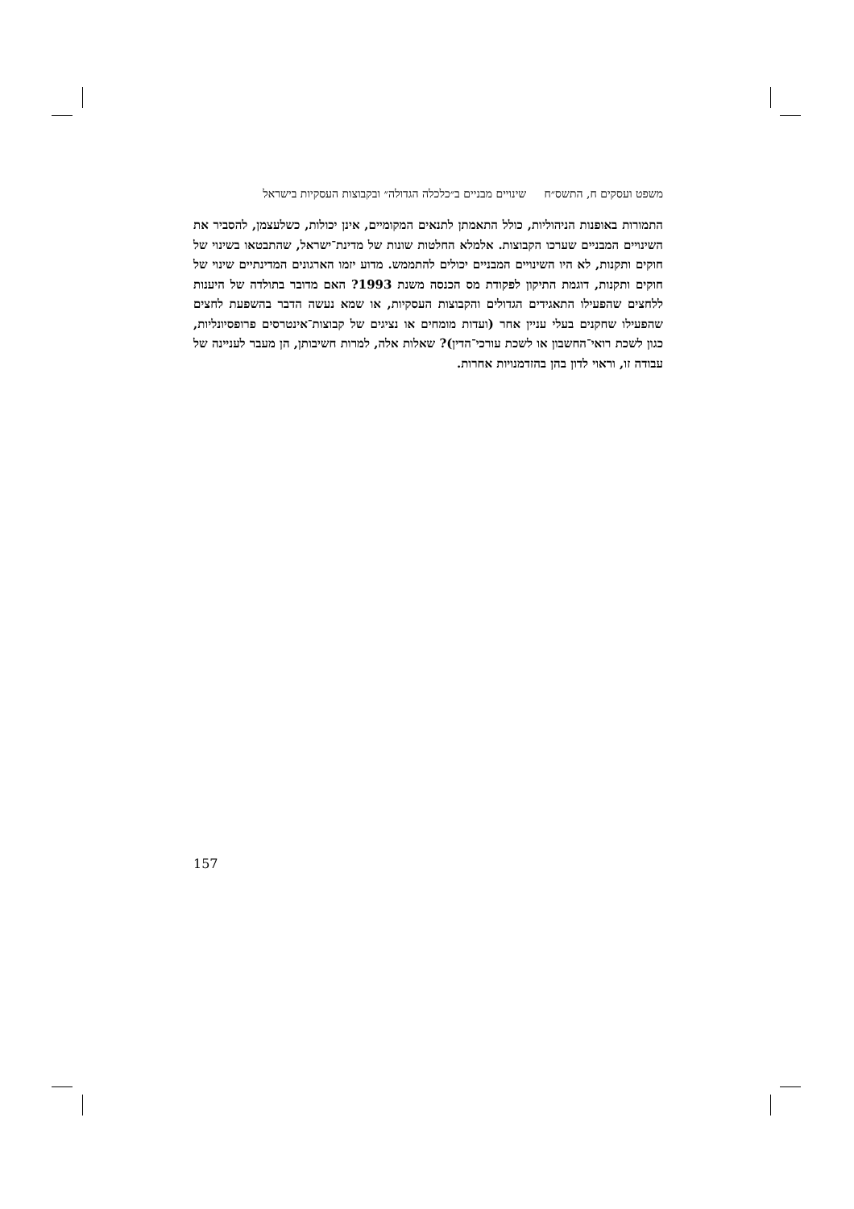משפט ועסקים ח, התשס״ח שינויים מבניים ב״כלכלה הגדולה״ ובקבוצות העסקיות בישראל
התמורות באופנות הניהוליות, כולל התאמתן לתנאים המקומיים, אינן יכולות, כשלעצמן, להסביר את השינויים המבניים שערכו הקבוצות. אלמלא החלטות שונות של מדינת־ישראל, שהתבטאו בשינוי של חוקים ותקנות, לא היו השינויים המבניים יכולים להתממש. מדוע יזמו הארגונים המדינתיים שינוי של חוקים ותקנות, דוגמת התיקון לפקודת מס הכנסה משנת 1993? האם מדובר בתולדה של היענות ללחצים שהפעילו התאגידים הגדולים והקבוצות העסקיות, או שמא נעשה הדבר בהשפעת לחצים שהפעילו שחקנים בעלי עניין אחר (ועדות מומחים או נציגים של קבוצות־אינטרסים פרופסיונליות, כגון לשכת רואי־החשבון או לשכת עורכי־הדין)? שאלות אלה, למרות חשיבותן, הן מעבר לעניינה של עבודה זו, וראוי לדון בהן בהזדמנויות אחרות.
157